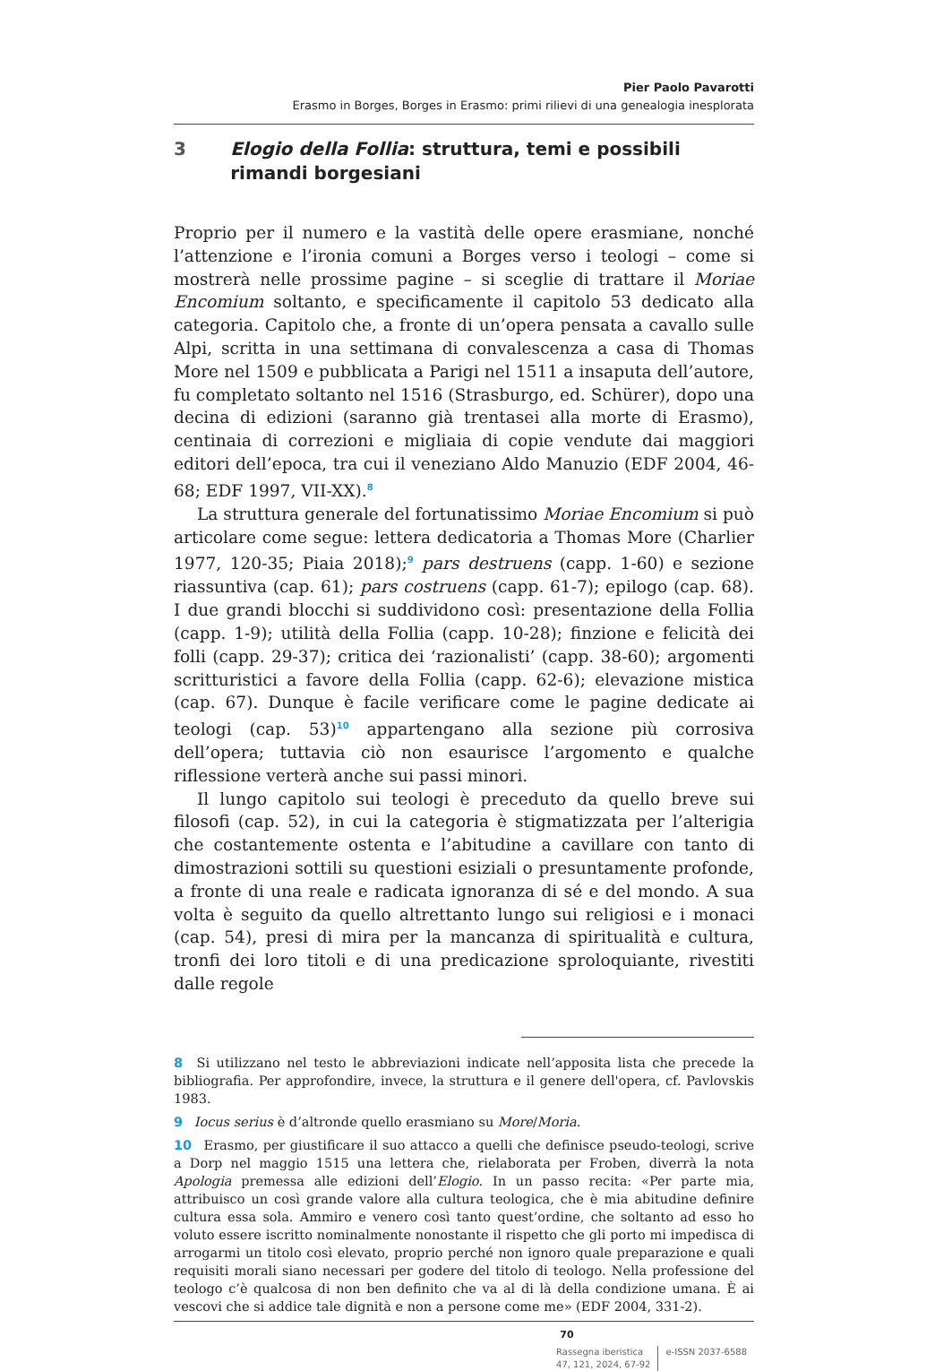Pier Paolo Pavarotti
Erasmo in Borges, Borges in Erasmo: primi rilievi di una genealogia inesplorata
3 Elogio della Follia: struttura, temi e possibili rimandi borgesiani
Proprio per il numero e la vastità delle opere erasmiane, nonché l’attenzione e l’ironia comuni a Borges verso i teologi – come si mostrerà nelle prossime pagine – si sceglie di trattare il Moriae Encomium soltanto, e specificamente il capitolo 53 dedicato alla categoria. Capitolo che, a fronte di un’opera pensata a cavallo sulle Alpi, scritta in una settimana di convalescenza a casa di Thomas More nel 1509 e pubblicata a Parigi nel 1511 a insaputa dell’autore, fu completato soltanto nel 1516 (Strasburgo, ed. Schürer), dopo una decina di edizioni (saranno già trentasei alla morte di Erasmo), centinaia di correzioni e migliaia di copie vendute dai maggiori editori dell’epoca, tra cui il veneziano Aldo Manuzio (EDF 2004, 46-68; EDF 1997, VII-XX).<sup>8</sup>
La struttura generale del fortunatissimo Moriae Encomium si può articolare come segue: lettera dedicatoria a Thomas More (Charlier 1977, 120-35; Piaia 2018);<sup>9</sup> pars destruens (capp. 1-60) e sezione riassuntiva (cap. 61); pars costruens (capp. 61-7); epilogo (cap. 68). I due grandi blocchi si suddividono così: presentazione della Follia (capp. 1-9); utilità della Follia (capp. 10-28); finzione e felicità dei folli (capp. 29-37); critica dei ‘razionalisti’ (capp. 38-60); argomenti scritturistici a favore della Follia (capp. 62-6); elevazione mistica (cap. 67). Dunque è facile verificare come le pagine dedicate ai teologi (cap. 53)<sup>10</sup> appartengano alla sezione più corrosiva dell’opera; tuttavia ciò non esaurisce l’argomento e qualche riflessione verterà anche sui passi minori.
Il lungo capitolo sui teologi è preceduto da quello breve sui filosofi (cap. 52), in cui la categoria è stigmatizzata per l’alterigia che costantemente ostenta e l’abitudine a cavillare con tanto di dimostrazioni sottili su questioni esiziali o presuntamente profonde, a fronte di una reale e radicata ignoranza di sé e del mondo. A sua volta è seguito da quello altrettanto lungo sui religiosi e i monaci (cap. 54), presi di mira per la mancanza di spiritualità e cultura, tronfi dei loro titoli e di una predicazione sproloquiante, rivestiti dalle regole
8 Si utilizzano nel testo le abbreviazioni indicate nell’apposita lista che precede la bibliografia. Per approfondire, invece, la struttura e il genere dell'opera, cf. Pavlovskis 1983.
9 Iocus serius è d’altronde quello erasmiano su More/Moria.
10 Erasmo, per giustificare il suo attacco a quelli che definisce pseudo-teologi, scrive a Dorp nel maggio 1515 una lettera che, rielaborata per Froben, diverrà la nota Apologia premessa alle edizioni dell’Elogio. In un passo recita: «Per parte mia, attribuisco un così grande valore alla cultura teologica, che è mia abitudine definire cultura essa sola. Ammiro e venero così tanto quest’ordine, che soltanto ad esso ho voluto essere iscritto nominalmente nonostante il rispetto che gli porto mi impedisca di arrogarmi un titolo così elevato, proprio perché non ignoro quale preparazione e quali requisiti morali siano necessari per godere del titolo di teologo. Nella professione del teologo c’è qualcosa di non ben definito che va al di là della condizione umana. È ai vescovi che si addice tale dignità e non a persone come me» (EDF 2004, 331-2).
70
Rassegna iberistica
47, 121, 2024, 67-92
e-ISSN 2037-6588